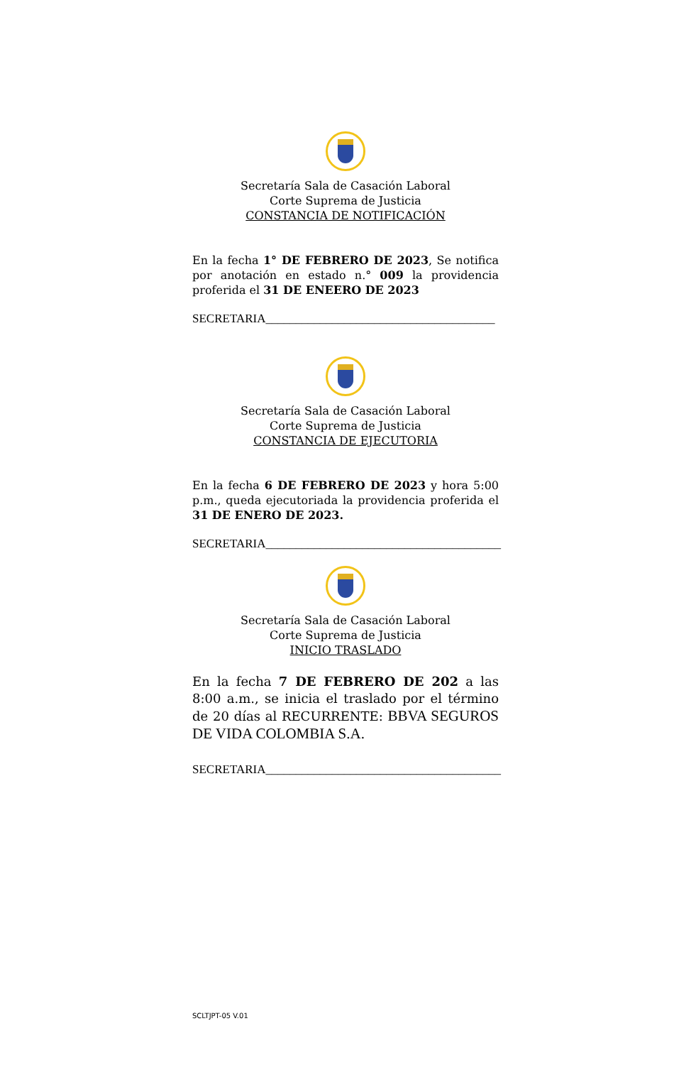Secretaría Sala de Casación Laboral
Corte Suprema de Justicia
CONSTANCIA DE NOTIFICACIÓN
En la fecha 1° DE FEBRERO DE 2023, Se notifica por anotación en estado n.° 009 la providencia proferida el 31 DE ENEERO DE 2023
SECRETARIA______________________________________
Secretaría Sala de Casación Laboral
Corte Suprema de Justicia
CONSTANCIA DE EJECUTORIA
En la fecha 6 DE FEBRERO DE 2023 y hora 5:00 p.m., queda ejecutoriada la providencia proferida el 31 DE ENERO DE 2023.
SECRETARIA_______________________________________
Secretaría Sala de Casación Laboral
Corte Suprema de Justicia
INICIO TRASLADO
En la fecha 7 DE FEBRERO DE 202 a las 8:00 a.m., se inicia el traslado por el término de 20 días al RECURRENTE: BBVA SEGUROS DE VIDA COLOMBIA S.A.
SECRETARIA_______________________________________
SCLTJPT-05 V.01